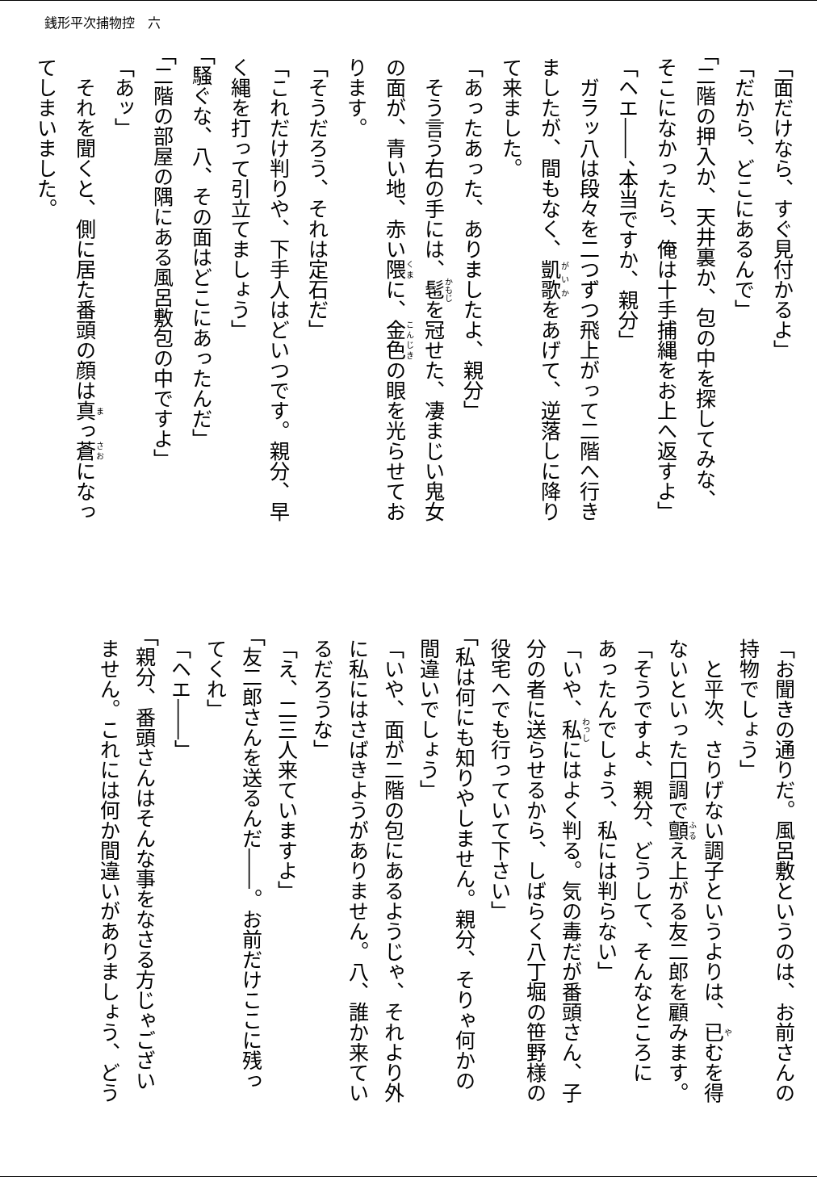銭形平次捕物控　六
「面だけなら、すぐ見付かるよ」
「だから、どこにあるんで」
「二階の押入か、天井裏か、包の中を探してみな、
そこになかったら、俺は十手捕縄をお上へ返すよ」
「ヘエ――、本当ですか、親分」
　ガラッ八は段々を二つずつ飛上がって二階へ行き
ましたが、間もなく、凱歌をあげて、逆落しに降り
て来ました。
「あったあった、ありましたよ、親分」
　そう言う右の手には、髢を冠せた、凄まじい鬼女
の面が、青い地、赤い隈に、金色の眼を光らせてお
ります。
「そうだろう、それは定石だ」
「これだけ判りや、下手人はどいつです。親分、早
く縄を打って引立てましょう」
「騒ぐな、八、その面はどこにあったんだ」
「二階の部屋の隅にある風呂敷包の中ですよ」
「あッ」
　それを聞くと、側に居た番頭の顔は真っ蒼になっ
てしまいました。
「お聞きの通りだ。風呂敷というのは、お前さんの
持物でしょう」
　と平次、さりげない調子というよりは、已むを得
ないといった口調で顫え上がる友二郎を顧みます。
「そうですよ、親分、どうして、そんなところに
あったんでしょう、私には判らない」
「いや、私にはよく判る。気の毒だが番頭さん、子
分の者に送らせるから、しばらく八丁堀の笹野様の
役宅へでも行っていて下さい」
「私は何にも知りやしません。親分、そりゃ何かの
間違いでしょう」
「いや、面が二階の包にあるようじゃ、それより外
に私にはさばきようがありません。八、誰か来てい
るだろうな」
「え、二三人来ていますよ」
「友二郎さんを送るんだ――。お前だけここに残っ
てくれ」
「ヘエ――」
「親分、番頭さんはそんな事をなさる方じゃござい
ません。これには何か間違いがありましょう、どう